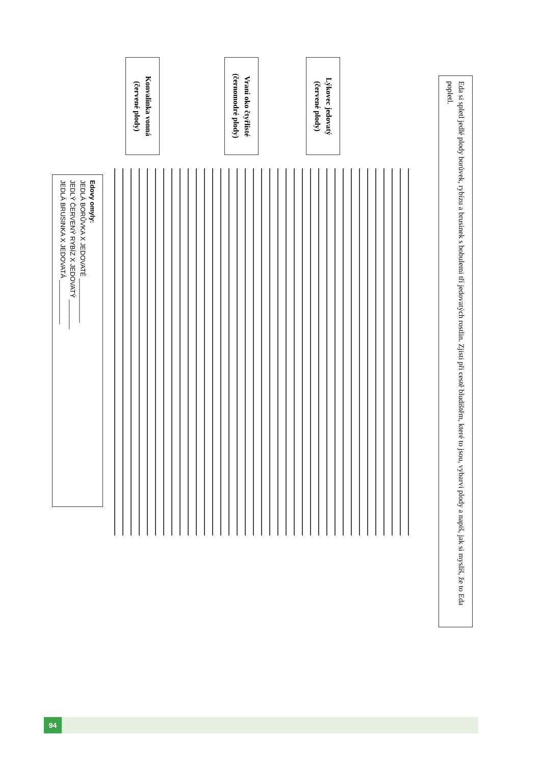Eda si spletl jedlé plody borůvek, rybízu a brusinek s bobulemi tří jedovatých rostlin. Zjisti při cestě bludištěm, které to jsou, vybarvi plody a napiš, jak si myslíš, že to Eda popletl.
Lýkovec jedovatý
(červené plody)
Vraní oko čtyřlisté
(černomodré plody)
Konvalinka vonná
(červené plody)
Edovy omyly:
JEDLÁ BORŮVKA X JEDOVATÉ ____________
JEDLÝ ČERVENÝ RYBÍZ X JEDOVATÝ ________
JEDLÁ BRUSINKA X JEDOVATÁ ____________
94